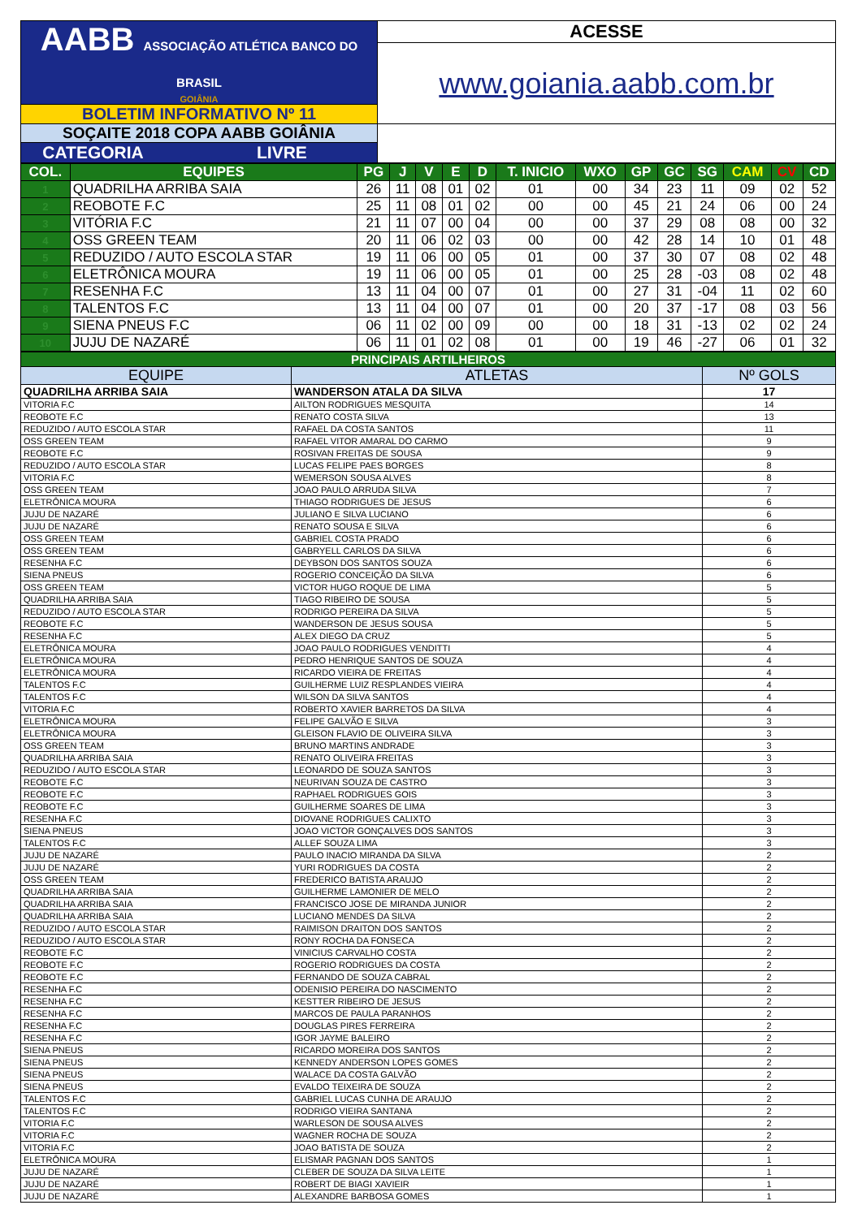| AABB ASSOCIAÇÃO ATLÉTICA BANCO DO BRASIL GOIÂNIA | ACESSE |
| | www.goiania.aabb.com.br |
| BOLETIM INFORMATIVO Nº 11 | |
| SOÇAITE 2018 COPA AABB GOIÂNIA | |
| CATEGORIA LIVRE | |
| COL. | EQUIPES | PG | J | V | E | D | T. INICIO | WXO | GP | GC | SG | CAM | CV | CD |
| 1 | QUADRILHA ARRIBA SAIA | 26 | 11 | 08 | 01 | 02 | 01 | 00 | 34 | 23 | 11 | 09 | 02 | 52 |
| 2 | REOBOTE F.C | 25 | 11 | 08 | 01 | 02 | 00 | 00 | 45 | 21 | 24 | 06 | 00 | 24 |
| 3 | VITÓRIA F.C | 21 | 11 | 07 | 00 | 04 | 00 | 00 | 37 | 29 | 08 | 08 | 00 | 32 |
| 4 | OSS GREEN TEAM | 20 | 11 | 06 | 02 | 03 | 00 | 00 | 42 | 28 | 14 | 10 | 01 | 48 |
| 5 | REDUZIDO / AUTO ESCOLA STAR | 19 | 11 | 06 | 00 | 05 | 01 | 00 | 37 | 30 | 07 | 08 | 02 | 48 |
| 6 | ELETRÔNICA MOURA | 19 | 11 | 06 | 00 | 05 | 01 | 00 | 25 | 28 | -03 | 08 | 02 | 48 |
| 7 | RESENHA F.C | 13 | 11 | 04 | 00 | 07 | 01 | 00 | 27 | 31 | -04 | 11 | 02 | 60 |
| 8 | TALENTOS F.C | 13 | 11 | 04 | 00 | 07 | 01 | 00 | 20 | 37 | -17 | 08 | 03 | 56 |
| 9 | SIENA PNEUS F.C | 06 | 11 | 02 | 00 | 09 | 00 | 00 | 18 | 31 | -13 | 02 | 02 | 24 |
| 10 | JUJU DE NAZARÉ | 06 | 11 | 01 | 02 | 08 | 01 | 00 | 19 | 46 | -27 | 06 | 01 | 32 |
| PRINCIPAIS ARTILHEIROS | | |
| EQUIPE | ATLETAS | Nº GOLS |
| QUADRILHA ARRIBA SAIA | WANDERSON ATALA DA SILVA | 17 |
| VITORIA F.C | AILTON RODRIGUES MESQUITA | 14 |
| REOBOTE F.C | RENATO COSTA SILVA | 13 |
| REDUZIDO / AUTO ESCOLA STAR | RAFAEL DA COSTA SANTOS | 11 |
| OSS GREEN TEAM | RAFAEL VITOR AMARAL DO CARMO | 9 |
| REOBOTE F.C | ROSIVAN FREITAS DE SOUSA | 9 |
| REDUZIDO / AUTO ESCOLA STAR | LUCAS FELIPE PAES BORGES | 8 |
| VITORIA F.C | WEMERSON SOUSA ALVES | 8 |
| OSS GREEN TEAM | JOAO PAULO ARRUDA SILVA | 7 |
| ELETRÔNICA MOURA | THIAGO RODRIGUES DE JESUS | 6 |
| JUJU DE NAZARÉ | JULIANO E SILVA LUCIANO | 6 |
| JUJU DE NAZARÉ | RENATO SOUSA E SILVA | 6 |
| OSS GREEN TEAM | GABRIEL COSTA PRADO | 6 |
| OSS GREEN TEAM | GABRYELL CARLOS DA SILVA | 6 |
| RESENHA F.C | DEYBSON DOS SANTOS SOUZA | 6 |
| SIENA PNEUS | ROGERIO CONCEIÇÃO DA SILVA | 6 |
| OSS GREEN TEAM | VICTOR HUGO ROQUE DE LIMA | 5 |
| QUADRILHA ARRIBA SAIA | TIAGO RIBEIRO DE SOUSA | 5 |
| REDUZIDO / AUTO ESCOLA STAR | RODRIGO PEREIRA DA SILVA | 5 |
| REOBOTE F.C | WANDERSON DE JESUS SOUSA | 5 |
| RESENHA F.C | ALEX DIEGO DA CRUZ | 5 |
| ELETRÔNICA MOURA | JOAO PAULO RODRIGUES VENDITTI | 4 |
| ELETRÔNICA MOURA | PEDRO HENRIQUE SANTOS DE SOUZA | 4 |
| ELETRÔNICA MOURA | RICARDO VIEIRA DE FREITAS | 4 |
| TALENTOS F.C | GUILHERME LUIZ RESPLANDES VIEIRA | 4 |
| TALENTOS F.C | WILSON DA SILVA SANTOS | 4 |
| VITORIA F.C | ROBERTO XAVIER BARRETOS DA SILVA | 4 |
| ELETRÔNICA MOURA | FELIPE GALVÃO E SILVA | 3 |
| ELETRÔNICA MOURA | GLEISON FLAVIO DE OLIVEIRA SILVA | 3 |
| OSS GREEN TEAM | BRUNO MARTINS ANDRADE | 3 |
| QUADRILHA ARRIBA SAIA | RENATO OLIVEIRA FREITAS | 3 |
| REDUZIDO / AUTO ESCOLA STAR | LEONARDO DE SOUZA SANTOS | 3 |
| REOBOTE F.C | NEURIVAN SOUZA DE CASTRO | 3 |
| REOBOTE F.C | RAPHAEL RODRIGUES GOIS | 3 |
| REOBOTE F.C | GUILHERME SOARES DE LIMA | 3 |
| RESENHA F.C | DIOVANE RODRIGUES CALIXTO | 3 |
| SIENA PNEUS | JOAO VICTOR GONÇALVES DOS SANTOS | 3 |
| TALENTOS F.C | ALLEF SOUZA LIMA | 3 |
| JUJU DE NAZARÉ | PAULO INACIO MIRANDA DA SILVA | 2 |
| JUJU DE NAZARÉ | YURI RODRIGUES DA COSTA | 2 |
| OSS GREEN TEAM | FREDERICO BATISTA ARAUJO | 2 |
| QUADRILHA ARRIBA SAIA | GUILHERME LAMONIER DE MELO | 2 |
| QUADRILHA ARRIBA SAIA | FRANCISCO JOSE DE MIRANDA JUNIOR | 2 |
| QUADRILHA ARRIBA SAIA | LUCIANO MENDES DA SILVA | 2 |
| REDUZIDO / AUTO ESCOLA STAR | RAIMISON DRAITON DOS SANTOS | 2 |
| REDUZIDO / AUTO ESCOLA STAR | RONY ROCHA DA FONSECA | 2 |
| REOBOTE F.C | VINICIUS CARVALHO COSTA | 2 |
| REOBOTE F.C | ROGERIO RODRIGUES DA COSTA | 2 |
| REOBOTE F.C | FERNANDO DE SOUZA CABRAL | 2 |
| RESENHA F.C | ODENISIO PEREIRA DO NASCIMENTO | 2 |
| RESENHA F.C | KESTTER RIBEIRO DE JESUS | 2 |
| RESENHA F.C | MARCOS DE PAULA PARANHOS | 2 |
| RESENHA F.C | DOUGLAS PIRES FERREIRA | 2 |
| RESENHA F.C | IGOR JAYME BALEIRO | 2 |
| SIENA PNEUS | RICARDO MOREIRA DOS SANTOS | 2 |
| SIENA PNEUS | KENNEDY ANDERSON LOPES GOMES | 2 |
| SIENA PNEUS | WALACE DA COSTA GALVÃO | 2 |
| SIENA PNEUS | EVALDO TEIXEIRA DE SOUZA | 2 |
| TALENTOS F.C | GABRIEL LUCAS CUNHA DE ARAUJO | 2 |
| TALENTOS F.C | RODRIGO VIEIRA SANTANA | 2 |
| VITORIA F.C | WARLESON DE SOUSA ALVES | 2 |
| VITORIA F.C | WAGNER ROCHA DE SOUZA | 2 |
| VITORIA F.C | JOAO BATISTA DE SOUZA | 2 |
| ELETRÔNICA MOURA | ELISMAR PAGNAN DOS SANTOS | 1 |
| JUJU DE NAZARÉ | CLEBER DE SOUZA DA SILVA LEITE | 1 |
| JUJU DE NAZARÉ | ROBERT DE BIAGI XAVIEIR | 1 |
| JUJU DE NAZARÉ | ALEXANDRE BARBOSA GOMES | 1 |